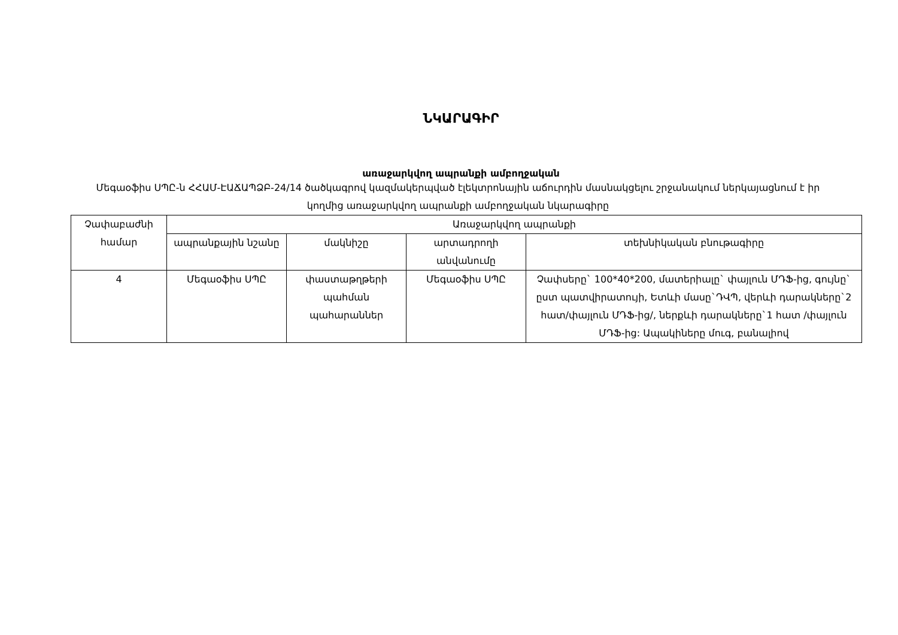ՆԿԱՐԱԳԻՐ
առաջարկվող ապրանքի ամբողջական
Մեգաօֆիս ՍՊԸ-ն ՀՀԱՄ-ԷԱՃԱՊՁԲ-24/14 ծածկագրով կազմակերպված էլեկտրոնային աճուրդին մասնակցելու շրջանակում ներկայացնում է իր կողմից առաջարկվող ապրանքի ամբողջական նկարագիրը
| Չափաբաժնի համար | Առաջարկվող ապրանքի | | | |
| --- | --- | --- | --- | --- |
| | ապրանքային նշանը | մակնիշը | արտադրողի անվանումը | տեխնիկական բնութագիրը |
| 4 | Մեգաօֆիս ՍՊԸ | փաստաթղթերի պահման պահարաններ | Մեգաօֆիս ՍՊԸ | Չափսերը` 100*40*200, մատերիալը` փայլուն ՄԴՖ-ից, գույնը` ըստ պատվիրատույի, Ետևի մասը`ԴՎՊ, վերևի դարակները`2 հատ/փայլուն ՄԴՖ-ից/, ներքևի դարակները`1 հատ /փայլուն ՄԴՖ-ից: Ապակիները մուգ, բանալիով |